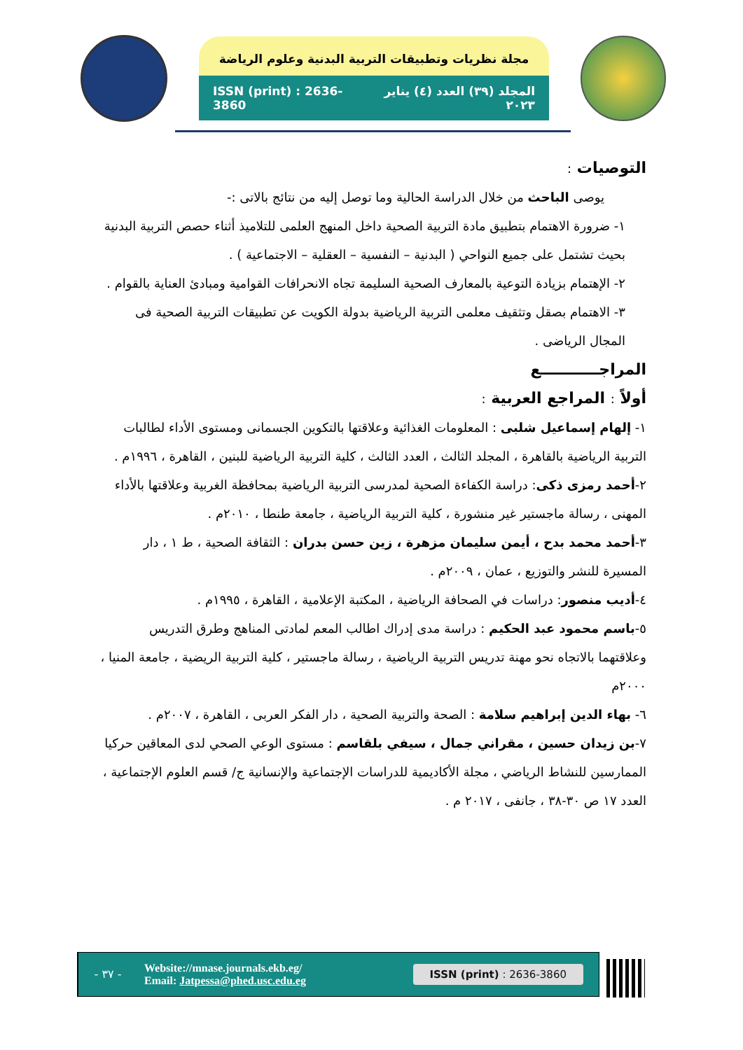مجلة نظريات وتطبيقات التربية البدنية وعلوم الرياضة
ISSN (print) : 2636-3860 المجلد (٣٩) العدد (٤) يناير ٢٠٢٣
التوصيات :
يوصى الباحث من خلال الدراسة الحالية وما توصل إليه من نتائج بالاتى :-
١- ضرورة الاهتمام بتطبيق مادة التربية الصحية داخل المنهج العلمى للتلاميذ أثناء حصص التربية البدنية بحيث تشتمل على جميع النواحي ( البدنية – النفسية – العقلية – الاجتماعية ) .
٢- الإهتمام بزيادة التوعية بالمعارف الصحية السليمة تجاه الانحرافات القوامية ومبادئ العناية بالقوام .
٣- الاهتمام بصقل وتثقيف معلمى التربية الرياضية بدولة الكويت عن تطبيقات التربية الصحية فى المجال الرياضى .
المراجـــــــــــع
أولاً : المراجع العربية :
١- إلهام إسماعيل شلبى : المعلومات الغذائية وعلاقتها بالتكوين الجسمانى ومستوى الأداء لطالبات التربية الرياضية بالقاهرة ، المجلد الثالث ، العدد الثالث ، كلية التربية الرياضية للبنين ، القاهرة ، ١٩٩٦م .
٢-أحمد رمزى ذكى: دراسة الكفاءة الصحية لمدرسى التربية الرياضية بمحافظة الغربية وعلاقتها بالأداء المهنى ، رسالة ماجستير غير منشورة ، كلية التربية الرياضية ، جامعة طنطا ، ٢٠١٠م .
٣-أحمد محمد بدح ، أيمن سليمان مزهرة ، زين حسن بدران : الثقافة الصحية ، ط ١ ، دار المسيرة للنشر والتوزيع ، عمان ، ٢٠٠٩م .
٤-أديب منصور: دراسات في الصحافة الرياضية ، المكتبة الإعلامية ، القاهرة ، ١٩٩٥م .
٥-باسم محمود عبد الحكيم : دراسة مدى إدراك اطالب المعم لمادتى المناهج وطرق التدريس وعلاقتهما بالاتجاه نحو مهنة تدريس التربية الرياضية ، رسالة ماجستير ، كلية التربية الريضية ، جامعة المنيا ، ٢٠٠٠م
٦- بهاء الدين إبراهيم سلامة : الصحة والتربية الصحية ، دار الفكر العربى ، القاهرة ، ٢٠٠٧م .
٧-بن زيدان حسين ، مقراني جمال ، سيفي بلقاسم : مستوى الوعي الصحي لدى المعاقين حركيا الممارسين للنشاط الرياضي ، مجلة الأكاديمية للدراسات الإجتماعية والإنسانية ج/ قسم العلوم الإجتماعية ، العدد ١٧ ص ٣٠-٣٨ ، جانفى ، ٢٠١٧ م .
- ٣٧ -
Website://mnase.journals.ekb.eg/
Email: Jatpessa@phed.usc.edu.eg
ISSN (print) : 2636-3860